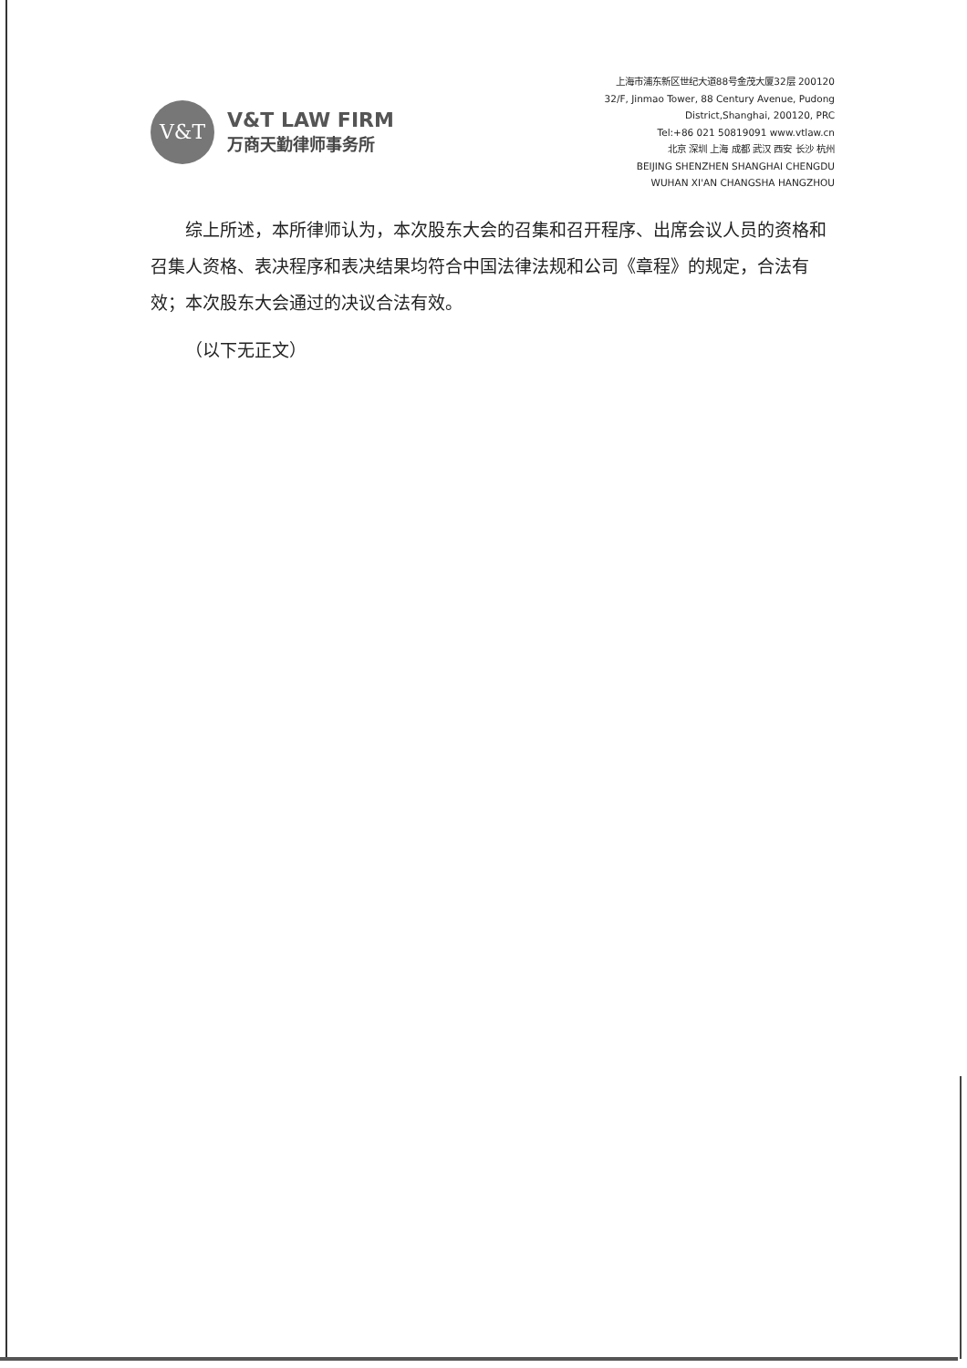V&T
V&T LAW FIRM
万商天勤律师事务所
上海市浦东新区世纪大道88号金茂大厦32层 200120
32/F, Jinmao Tower, 88 Century Avenue, Pudong
District,Shanghai, 200120, PRC
Tel:+86 021 50819091 www.vtlaw.cn
北京 深圳 上海 成都 武汉 西安 长沙 杭州
BEIJING SHENZHEN SHANGHAI CHENGDU
WUHAN XI'AN CHANGSHA HANGZHOU
综上所述，本所律师认为，本次股东大会的召集和召开程序、出席会议人员的资格和召集人资格、表决程序和表决结果均符合中国法律法规和公司《章程》的规定，合法有效；本次股东大会通过的决议合法有效。
（以下无正文）